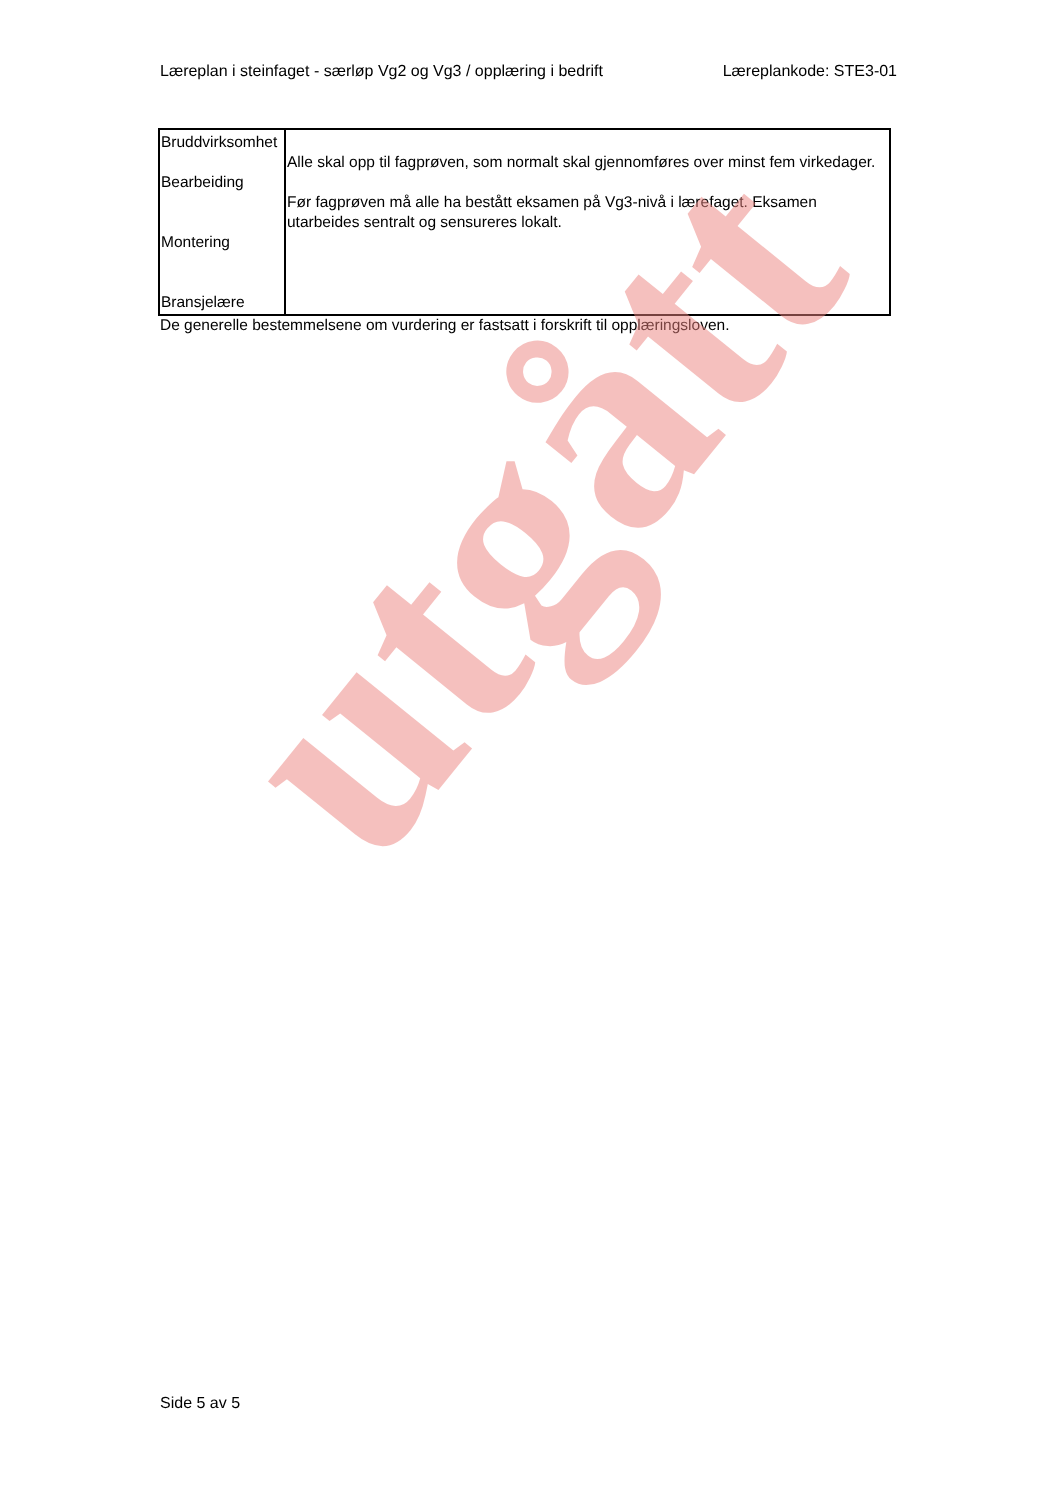Læreplan i steinfaget - særløp Vg2 og Vg3 / opplæring i bedrift Læreplankode: STE3-01
| Bruddvirksomhet Bearbeiding Montering Bransjelære | Alle skal opp til fagprøven, som normalt skal gjennomføres over minst fem virkedager. Før fagprøven må alle ha bestått eksamen på Vg3-nivå i lærefaget. Eksamen utarbeides sentralt og sensureres lokalt. |
De generelle bestemmelsene om vurdering er fastsatt i forskrift til opplæringsloven.
utgått
Side 5 av 5